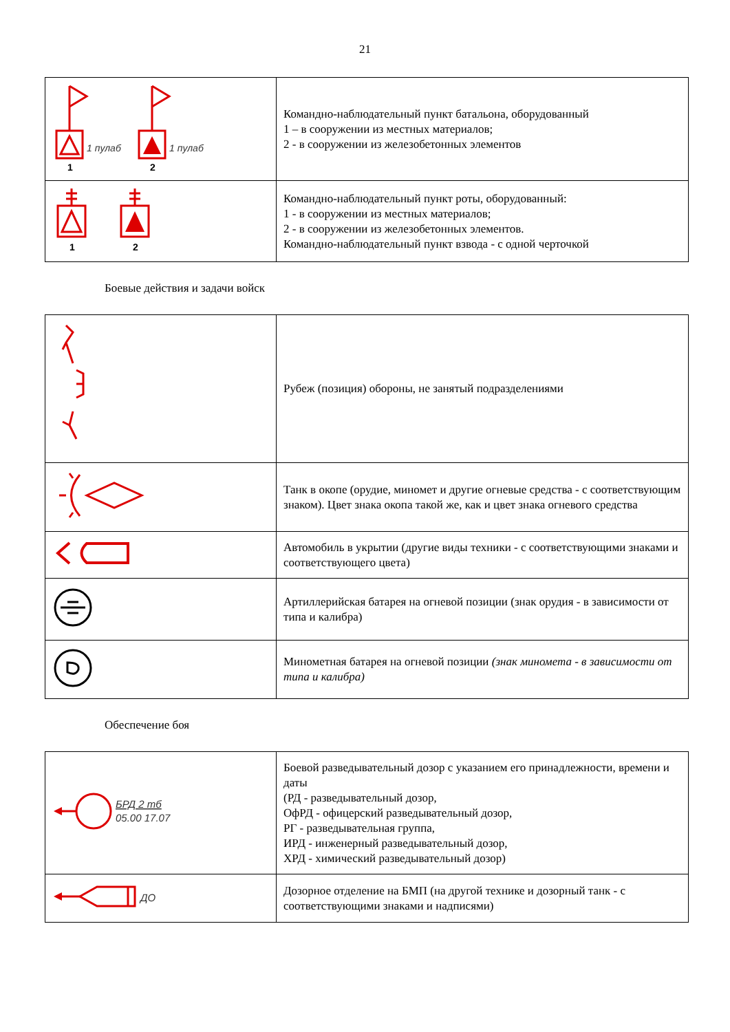21
| 1 пулаб 1 пулаб 1 2 | Командно-наблюдательный пункт батальона, оборудованный 1 – в сооружении из местных материалов; 2 - в сооружении из железобетонных элементов |
| 1 2 | Командно-наблюдательный пункт роты, оборудованный: 1 - в сооружении из местных материалов; 2 - в сооружении из железобетонных элементов. Командно-наблюдательный пункт взвода - с одной черточкой |
Боевые действия и задачи войск
| | Рубеж (позиция) обороны, не занятый подразделениями |
| | Танк в окопе (орудие, миномет и другие огневые средства - с соответствующим знаком). Цвет знака окопа такой же, как и цвет знака огневого средства |
| | Автомобиль в укрытии (другие виды техники - с соответствующими знаками и соответствующего цвета) |
| | Артиллерийская батарея на огневой позиции (знак орудия - в зависимости от типа и калибра) |
| | Минометная батарея на огневой позиции (знак миномета - в зависимости от типа и калибра) |
Обеспечение боя
| БРД 2 тб 05.00 17.07 | Боевой разведывательный дозор с указанием его принадлежности, времени и даты (РД - разведывательный дозор, ОфРД - офицерский разведывательный дозор, РГ - разведывательная группа, ИРД - инженерный разведывательный дозор, ХРД - химический разведывательный дозор) |
| ДО | Дозорное отделение на БМП (на другой технике и дозорный танк - с соответствующими знаками и надписями) |